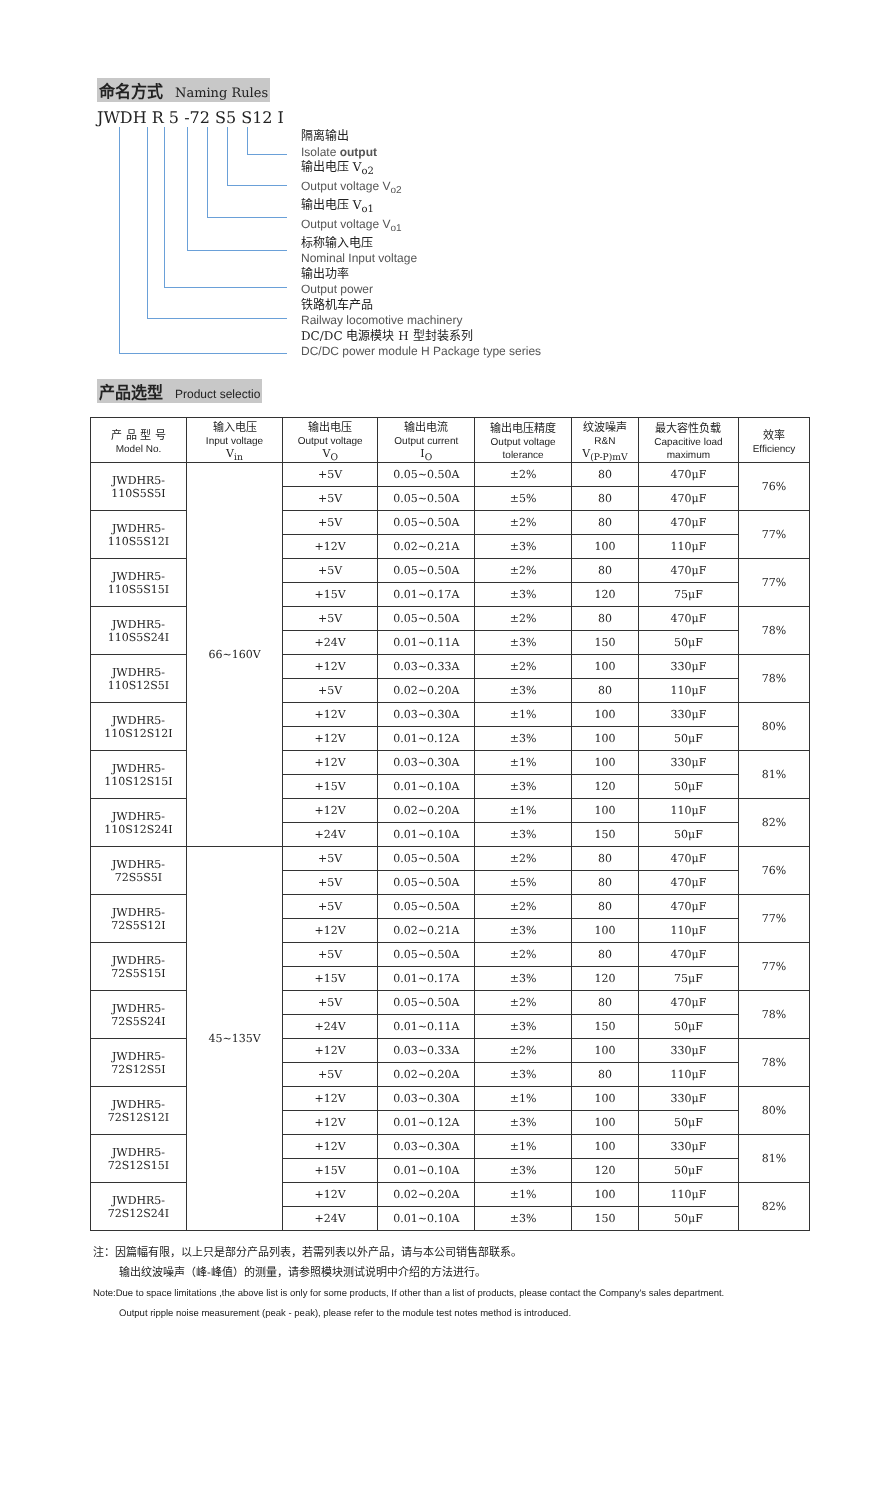命名方式 Naming Rules
JWDH R 5 -72 S5 S12 I
隔离输出
Isolate output
输出电压 V<sub>o2</sub>
Output voltage V<sub>o2</sub>
输出电压 V<sub>o1</sub>
Output voltage V<sub>o1</sub>
标称输入电压
Nominal Input voltage
输出功率
Output power
铁路机车产品
Railway locomotive machinery
DC/DC 电源模块 H 型封装系列
DC/DC power module H Package type series
产品选型 Product selectio
| 产 品 型 号 Model No. | 输入电压 Input voltage V<sub>in</sub> | 输出电压 Output voltage V<sub>O</sub> | 输出电流 Output current I<sub>O</sub> | 输出电压精度 Output voltage tolerance | 纹波噪声 R&N V<sub>(P-P)mV</sub> | 最大容性负载 Capacitive load maximum | 效率 Efficiency |
| --- | --- | --- | --- | --- | --- | --- | --- |
| JWDHR5-110S5S5I | 66~160V | +5V | 0.05~0.50A | ±2% | 80 | 470μF | 76% |
| | | +5V | 0.05~0.50A | ±5% | 80 | 470μF | |
| JWDHR5-110S5S12I | | +5V | 0.05~0.50A | ±2% | 80 | 470μF | 77% |
| | | +12V | 0.02~0.21A | ±3% | 100 | 110μF | |
| JWDHR5-110S5S15I | | +5V | 0.05~0.50A | ±2% | 80 | 470μF | 77% |
| | | +15V | 0.01~0.17A | ±3% | 120 | 75μF | |
| JWDHR5-110S5S24I | | +5V | 0.05~0.50A | ±2% | 80 | 470μF | 78% |
| | | +24V | 0.01~0.11A | ±3% | 150 | 50μF | |
| JWDHR5-110S12S5I | | +12V | 0.03~0.33A | ±2% | 100 | 330μF | 78% |
| | | +5V | 0.02~0.20A | ±3% | 80 | 110μF | |
| JWDHR5-110S12S12I | | +12V | 0.03~0.30A | ±1% | 100 | 330μF | 80% |
| | | +12V | 0.01~0.12A | ±3% | 100 | 50μF | |
| JWDHR5-110S12S15I | | +12V | 0.03~0.30A | ±1% | 100 | 330μF | 81% |
| | | +15V | 0.01~0.10A | ±3% | 120 | 50μF | |
| JWDHR5-110S12S24I | | +12V | 0.02~0.20A | ±1% | 100 | 110μF | 82% |
| | | +24V | 0.01~0.10A | ±3% | 150 | 50μF | |
| JWDHR5-72S5S5I | 45~135V | +5V | 0.05~0.50A | ±2% | 80 | 470μF | 76% |
| | | +5V | 0.05~0.50A | ±5% | 80 | 470μF | |
| JWDHR5-72S5S12I | | +5V | 0.05~0.50A | ±2% | 80 | 470μF | 77% |
| | | +12V | 0.02~0.21A | ±3% | 100 | 110μF | |
| JWDHR5-72S5S15I | | +5V | 0.05~0.50A | ±2% | 80 | 470μF | 77% |
| | | +15V | 0.01~0.17A | ±3% | 120 | 75μF | |
| JWDHR5-72S5S24I | | +5V | 0.05~0.50A | ±2% | 80 | 470μF | 78% |
| | | +24V | 0.01~0.11A | ±3% | 150 | 50μF | |
| JWDHR5-72S12S5I | | +12V | 0.03~0.33A | ±2% | 100 | 330μF | 78% |
| | | +5V | 0.02~0.20A | ±3% | 80 | 110μF | |
| JWDHR5-72S12S12I | | +12V | 0.03~0.30A | ±1% | 100 | 330μF | 80% |
| | | +12V | 0.01~0.12A | ±3% | 100 | 50μF | |
| JWDHR5-72S12S15I | | +12V | 0.03~0.30A | ±1% | 100 | 330μF | 81% |
| | | +15V | 0.01~0.10A | ±3% | 120 | 50μF | |
| JWDHR5-72S12S24I | | +12V | 0.02~0.20A | ±1% | 100 | 110μF | 82% |
| | | +24V | 0.01~0.10A | ±3% | 150 | 50μF | |
注：因篇幅有限，以上只是部分产品列表，若需列表以外产品，请与本公司销售部联系。
输出纹波噪声（峰-峰值）的测量，请参照模块测试说明中介绍的方法进行。
Note:Due to space limitations ,the above list is only for some products, If other than a list of products, please contact the Company's sales department.
Output ripple noise measurement (peak - peak), please refer to the module test notes method is introduced.